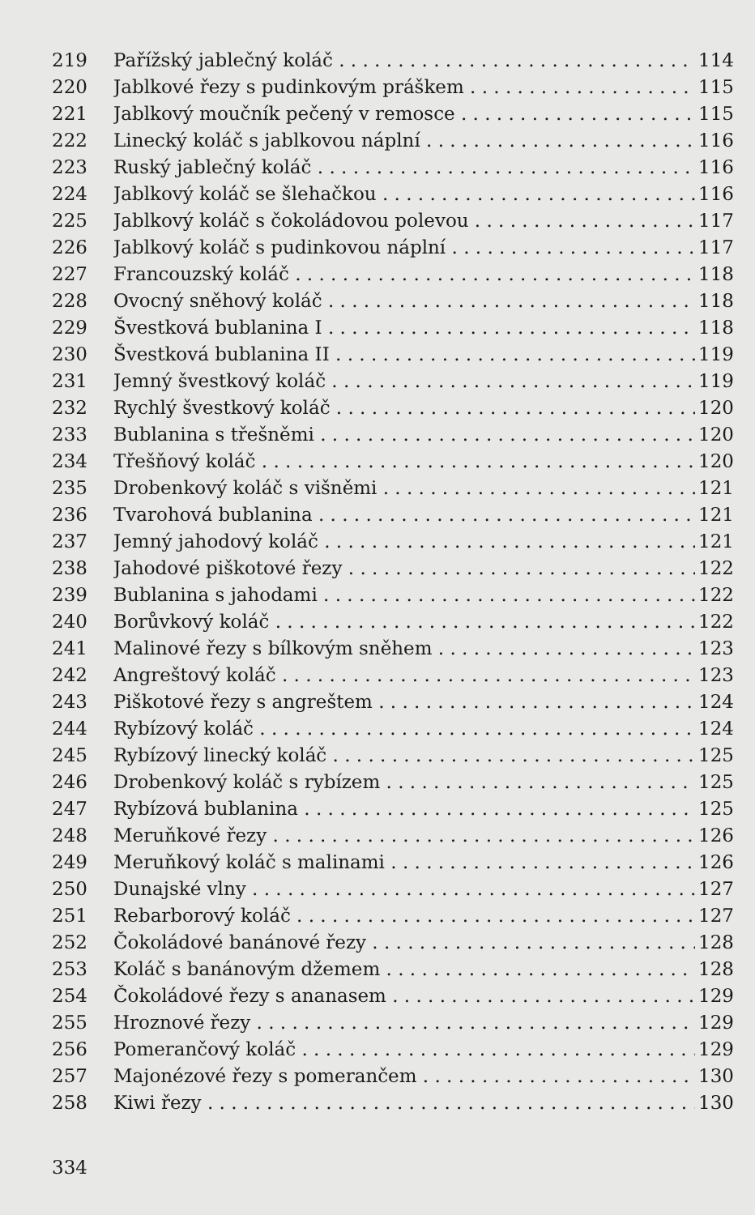219 Pařížský jablečný koláč 114
220 Jablkové řezy s pudinkovým práškem 115
221 Jablkový moučník pečený v remosce 115
222 Linecký koláč s jablkovou náplní 116
223 Ruský jablečný koláč 116
224 Jablkový koláč se šlehačkou 116
225 Jablkový koláč s čokoládovou polevou 117
226 Jablkový koláč s pudinkovou náplní 117
227 Francouzský koláč 118
228 Ovocný sněhový koláč 118
229 Švestková bublanina I 118
230 Švestková bublanina II 119
231 Jemný švestkový koláč 119
232 Rychlý švestkový koláč 120
233 Bublanina s třešněmi 120
234 Třešňový koláč 120
235 Drobenkový koláč s višněmi 121
236 Tvarohová bublanina 121
237 Jemný jahodový koláč 121
238 Jahodové piškotové řezy 122
239 Bublanina s jahodami 122
240 Borůvkový koláč 122
241 Malinové řezy s bílkovým sněhem 123
242 Angreštový koláč 123
243 Piškotové řezy s angreštem 124
244 Rybízový koláč 124
245 Rybízový linecký koláč 125
246 Drobenkový koláč s rybízem 125
247 Rybízová bublanina 125
248 Meruňkové řezy 126
249 Meruňkový koláč s malinami 126
250 Dunajské vlny 127
251 Rebarborový koláč 127
252 Čokoládové banánové řezy 128
253 Koláč s banánovým džemem 128
254 Čokoládové řezy s ananasem 129
255 Hroznové řezy 129
256 Pomerančový koláč 129
257 Majonézové řezy s pomerančem 130
258 Kiwi řezy 130
334